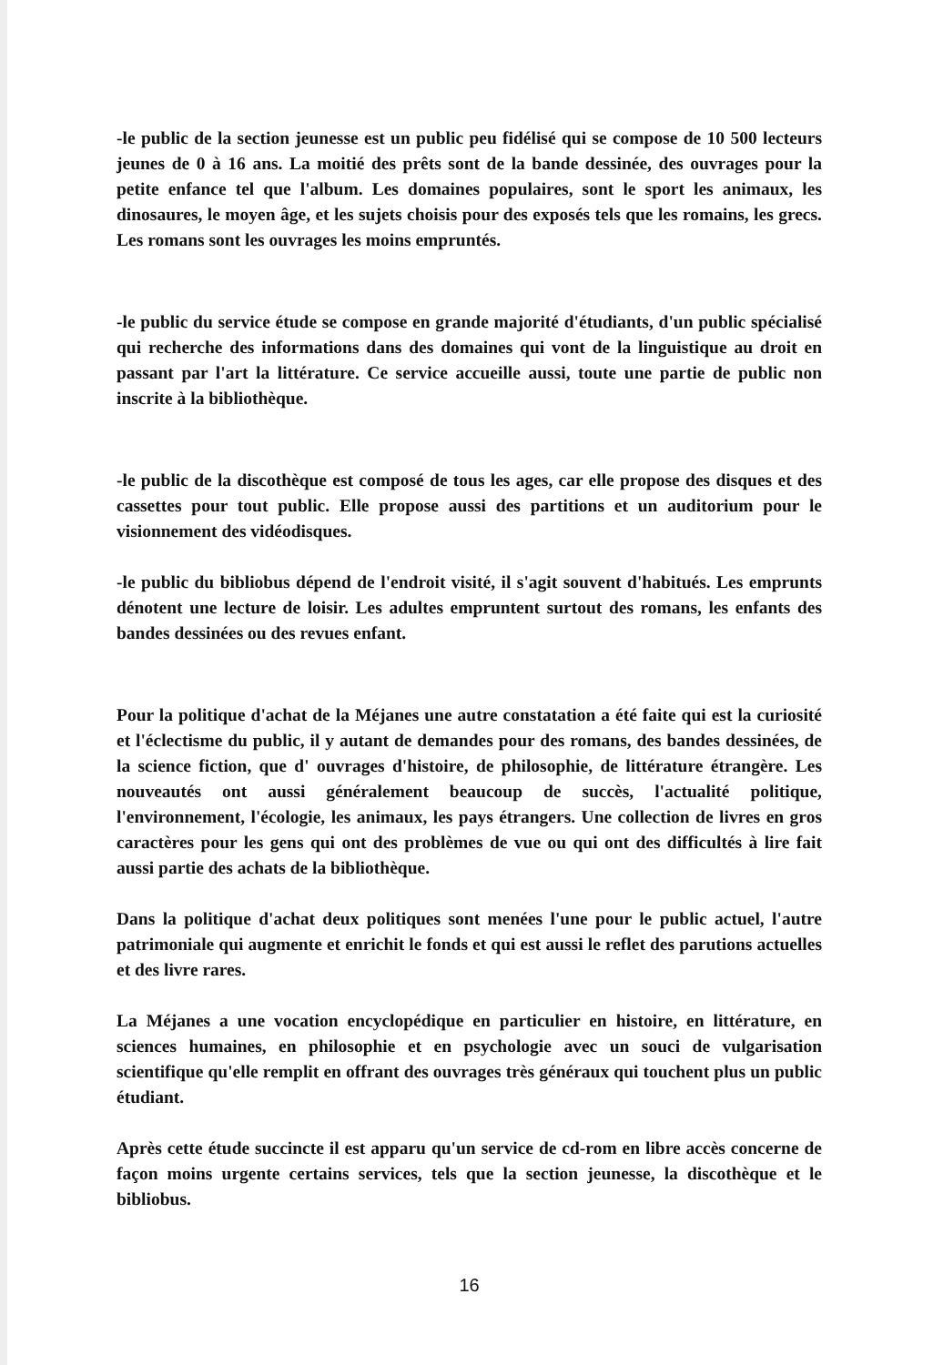-le public de la section jeunesse est un public peu fidélisé qui se compose de 10 500 lecteurs jeunes de 0 à 16 ans. La moitié des prêts sont de la bande dessinée, des ouvrages pour la petite enfance tel que l'album. Les domaines populaires, sont le sport les animaux, les dinosaures, le moyen âge, et les sujets choisis pour des exposés tels que les romains, les grecs. Les romans sont les ouvrages les moins empruntés.
-le public du service étude se compose en grande majorité d'étudiants, d'un public spécialisé qui recherche des informations dans des domaines qui vont de la linguistique au droit en passant par l'art la littérature. Ce service accueille aussi, toute une partie de public non inscrite à la bibliothèque.
-le public de la discothèque est composé de tous les ages, car elle propose des disques et des cassettes pour tout public. Elle propose aussi des partitions et un auditorium pour le visionnement des vidéodisques.
-le public du bibliobus dépend de l'endroit visité, il s'agit souvent d'habitués. Les emprunts dénotent une lecture de loisir. Les adultes empruntent surtout des romans, les enfants des bandes dessinées ou des revues enfant.
Pour la politique d'achat de la Méjanes une autre constatation a été faite qui est la curiosité et l'éclectisme du public, il y autant de demandes pour des romans, des bandes dessinées, de la science fiction, que d' ouvrages d'histoire, de philosophie, de littérature étrangère. Les nouveautés ont aussi généralement beaucoup de succès, l'actualité politique, l'environnement, l'écologie, les animaux, les pays étrangers. Une collection de livres en gros caractères pour les gens qui ont des problèmes de vue ou qui ont des difficultés à lire fait aussi partie des achats de la bibliothèque.
Dans la politique d'achat deux politiques sont menées l'une pour le public actuel, l'autre patrimoniale qui augmente et enrichit le fonds et qui est aussi le reflet des parutions actuelles et des livre rares.
La Méjanes a une vocation encyclopédique en particulier en histoire, en littérature, en sciences humaines, en philosophie et en psychologie avec un souci de vulgarisation scientifique qu'elle remplit en offrant des ouvrages très généraux qui touchent plus un public étudiant.
Après cette étude succincte il est apparu qu'un service de cd-rom en libre accès concerne de façon moins urgente certains services, tels que la section jeunesse, la discothèque et le bibliobus.
16